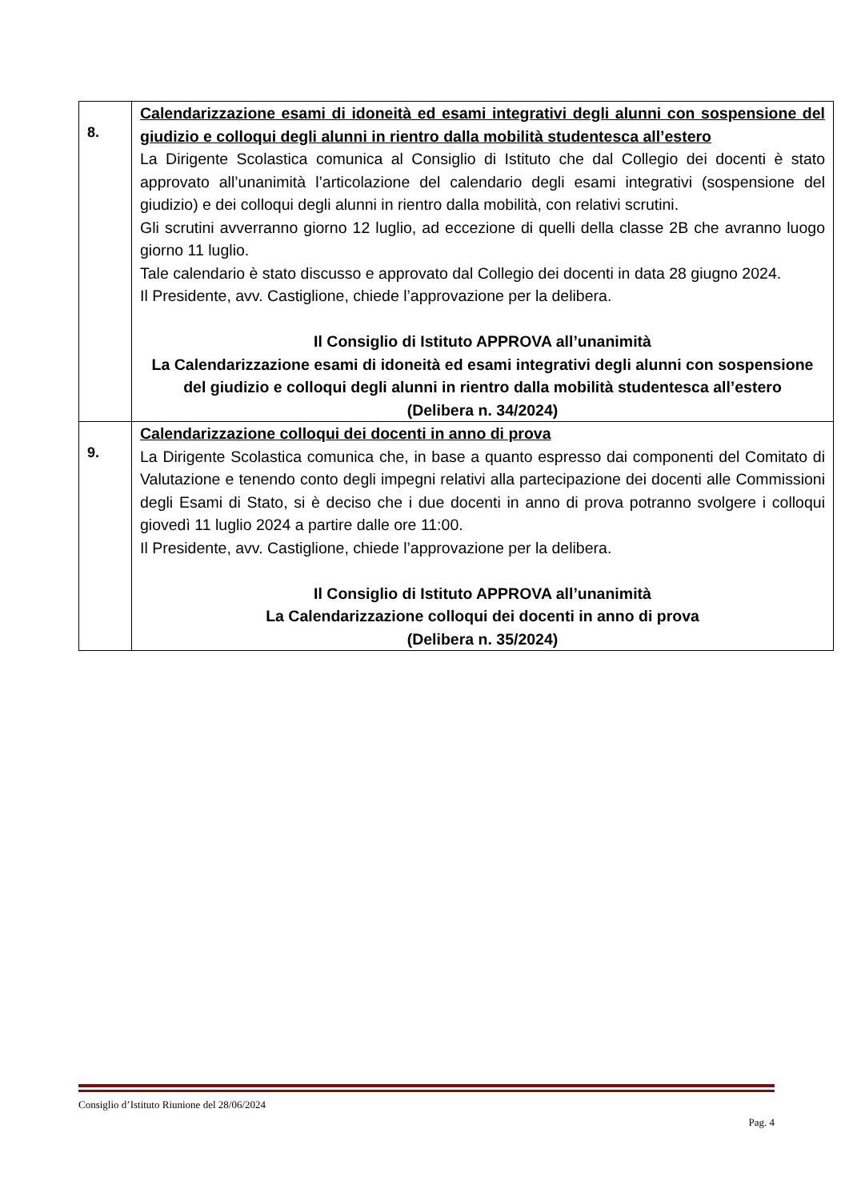| 8. | Calendarizzazione esami di idoneità ed esami integrativi degli alunni con sospensione del giudizio e colloqui degli alunni in rientro dalla mobilità studentesca all’estero La Dirigente Scolastica comunica al Consiglio di Istituto che dal Collegio dei docenti è stato approvato all’unanimità l’articolazione del calendario degli esami integrativi (sospensione del giudizio) e dei colloqui degli alunni in rientro dalla mobilità, con relativi scrutini. Gli scrutini avverranno giorno 12 luglio, ad eccezione di quelli della classe 2B che avranno luogo giorno 11 luglio. Tale calendario è stato discusso e approvato dal Collegio dei docenti in data 28 giugno 2024. Il Presidente, avv. Castiglione, chiede l’approvazione per la delibera. Il Consiglio di Istituto APPROVA all’unanimità La Calendarizzazione esami di idoneità ed esami integrativi degli alunni con sospensione del giudizio e colloqui degli alunni in rientro dalla mobilità studentesca all’estero (Delibera n. 34/2024) |
| 9. | Calendarizzazione colloqui dei docenti in anno di prova La Dirigente Scolastica comunica che, in base a quanto espresso dai componenti del Comitato di Valutazione e tenendo conto degli impegni relativi alla partecipazione dei docenti alle Commissioni degli Esami di Stato, si è deciso che i due docenti in anno di prova potranno svolgere i colloqui giovedì 11 luglio 2024 a partire dalle ore 11:00. Il Presidente, avv. Castiglione, chiede l’approvazione per la delibera. Il Consiglio di Istituto APPROVA all’unanimità La Calendarizzazione colloqui dei docenti in anno di prova (Delibera n. 35/2024) |
Consiglio d’Istituto Riunione del 28/06/2024
Pag. 4